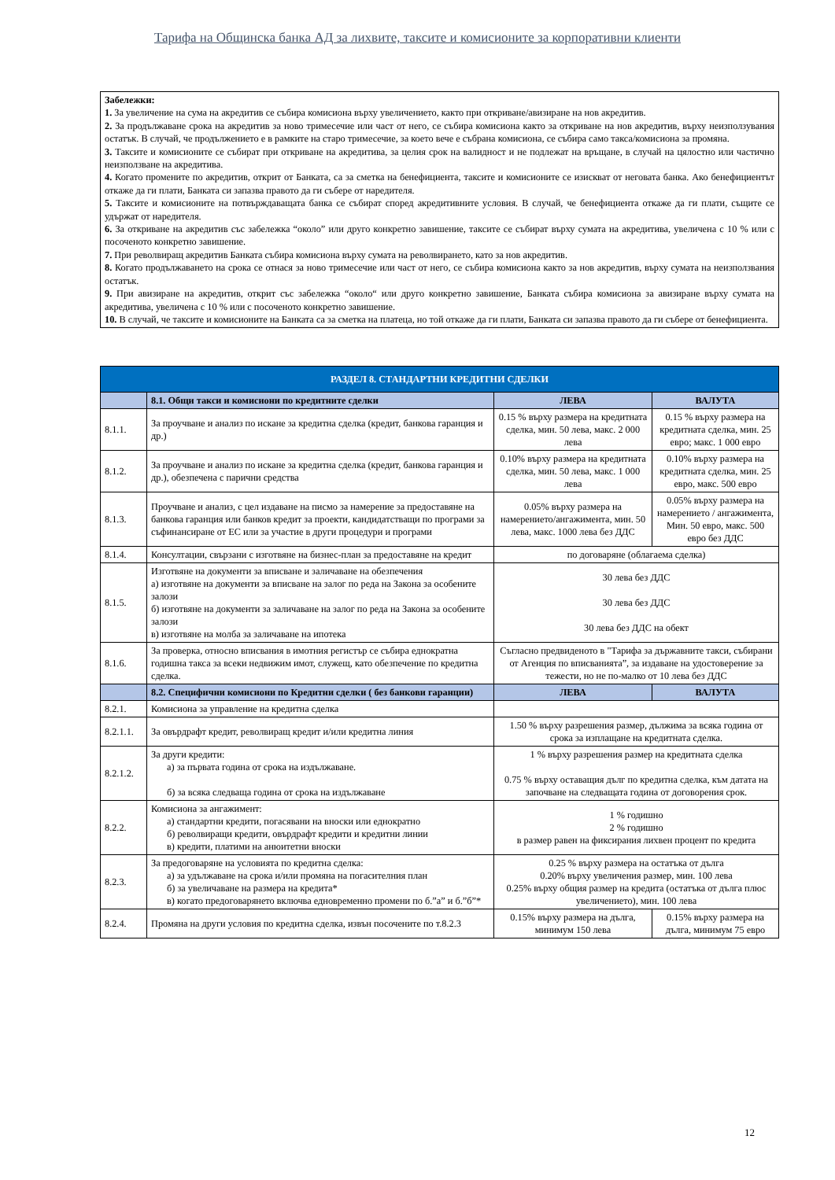Тарифа на Общинска банка АД за лихвите, таксите и комисионите за корпоративни клиенти
Забележки:
1. За увеличение на сума на акредитив се събира комисиона върху увеличението, както при откриване/авизиране на нов акредитив.
2. За продължаване срока на акредитив за ново тримесечие или част от него, се събира комисиона както за откриване на нов акредитив, върху неизползувания остатък. В случай, че продължението е в рамките на старо тримесечие, за което вече е събрана комисиона, се събира само такса/комисиона за промяна.
3. Таксите и комисионите се събират при откриване на акредитива, за целия срок на валидност и не подлежат на връщане, в случай на цялостно или частично неизползване на акредитива.
4. Когато промените по акредитив, открит от Банката, са за сметка на бенефициента, таксите и комисионите се изискват от неговата банка. Ако бенефициентът откаже да ги плати, Банката си запазва правото да ги събере от наредителя.
5. Таксите и комисионите на потвърждаващата банка се събират според акредитивните условия. В случай, че бенефициента откаже да ги плати, същите се удържат от наредителя.
6. За откриване на акредитив със забележка “около” или друго конкретно завишение, таксите се събират върху сумата на акредитива, увеличена с 10 % или с посоченото конкретно завишение.
7. При револвиращ акредитив Банката събира комисиона върху сумата на револвирането, като за нов акредитив.
8. Когато продължаването на срока се отнася за ново тримесечие или част от него, се събира комисиона както за нов акредитив, върху сумата на неизползвания остатък.
9. При авизиране на акредитив, открит със забележка “около“ или друго конкретно завишение, Банката събира комисиона за авизиране върху сумата на акредитива, увеличена с 10 % или с посоченото конкретно завишение.
10. В случай, че таксите и комисионите на Банката са за сметка на платеца, но той откаже да ги плати, Банката си запазва правото да ги събере от бенефициента.
| РАЗДЕЛ 8. СТАНДАРТНИ КРЕДИТНИ СДЕЛКИ | | | |
| --- | --- | --- | --- |
| | 8.1. Общи такси и комисиони по кредитните сделки | ЛЕВА | ВАЛУТА |
| 8.1.1. | За проучване и анализ по искане за кредитна сделка (кредит, банкова гаранция и др.) | 0.15 % върху размера на кредитната сделка, мин. 50 лева, макс. 2 000 лева | 0.15 % върху размера на кредитната сделка, мин. 25 евро; макс. 1 000 евро |
| 8.1.2. | За проучване и анализ по искане за кредитна сделка (кредит, банкова гаранция и др.), обезпечена с парични средства | 0.10% върху размера на кредитната сделка, мин. 50 лева, макс. 1 000 лева | 0.10% върху размера на кредитната сделка, мин. 25 евро, макс. 500 евро |
| 8.1.3. | Проучване и анализ, с цел издаване на писмо за намерение за предоставяне на банкова гаранция или банков кредит за проекти, кандидатстващи по програми за съфинансиране от ЕС или за участие в други процедури и програми | 0.05% върху размера на намерението/ангажимента, мин. 50 лева, макс. 1000 лева без ДДС | 0.05% върху размера на намерението / ангажимента, Мин. 50 евро, макс. 500 евро без ДДС |
| 8.1.4. | Консултации, свързани с изготвяне на бизнес-план за предоставяне на кредит | по договаряне (облагаема сделка) | |
| 8.1.5. | Изготвяне на документи за вписване и заличаване на обезпечения а) изготвяне на документи за вписване на залог по реда на Закона за особените залози б) изготвяне на документи за заличаване на залог по реда на Закона за особените залози в) изготвяне на молба за заличаване на ипотека | 30 лева без ДДС 30 лева без ДДС 30 лева без ДДС на обект | |
| 8.1.6. | За проверка, относно вписвания в имотния регистър се събира еднократна годишна такса за всеки недвижим имот, служещ, като обезпечение по кредитна сделка. | Съгласно предвиденото в "Тарифа за държавните такси, събирани от Агенция по вписванията”, за издаване на удостоверение за тежести, но не по-малко от 10 лева без ДДС | |
| | 8.2. Специфични комисиони по Кредитни сделки ( без банкови гаранции) | ЛЕВА | ВАЛУТА |
| 8.2.1. | Комисиона за управление на кредитна сделка | | |
| 8.2.1.1. | За овърдрафт кредит, револвиращ кредит и/или кредитна линия | 1.50 % върху разрешения размер, дължима за всяка година от срока за изплащане на кредитната сделка. | |
| 8.2.1.2. | За други кредити: а) за първата година от срока на издължаване. б) за всяка следваща година от срока на издължаване | 1 % върху разрешения размер на кредитната сделка 0.75 % върху оставащия дълг по кредитна сделка, към датата на започване на следващата година от договорения срок. | |
| 8.2.2. | Комисиона за ангажимент: а) стандартни кредити, погасявани на вноски или еднократно б) револвиращи кредити, овърдрафт кредити и кредитни линии в) кредити, платими на анюитетни вноски | 1 % годишно 2 % годишно в размер равен на фиксирания лихвен процент по кредита | |
| 8.2.3. | За предоговаряне на условията по кредитна сделка: а) за удължаване на срока и/или промяна на погасителния план б) за увеличаване на размера на кредита* в) когато предоговарянето включва едновременно промени по б.”а” и б.”б”* | 0.25 % върху размера на остатъка от дълга 0.20% върху увеличения размер, мин. 100 лева 0.25% върху общия размер на кредита (остатъка от дълга плюс увеличението), мин. 100 лева | |
| 8.2.4. | Промяна на други условия по кредитна сделка, извън посочените по т.8.2.3 | 0.15% върху размера на дълга, минимум 150 лева | 0.15% върху размера на дълга, минимум 75 евро |
12